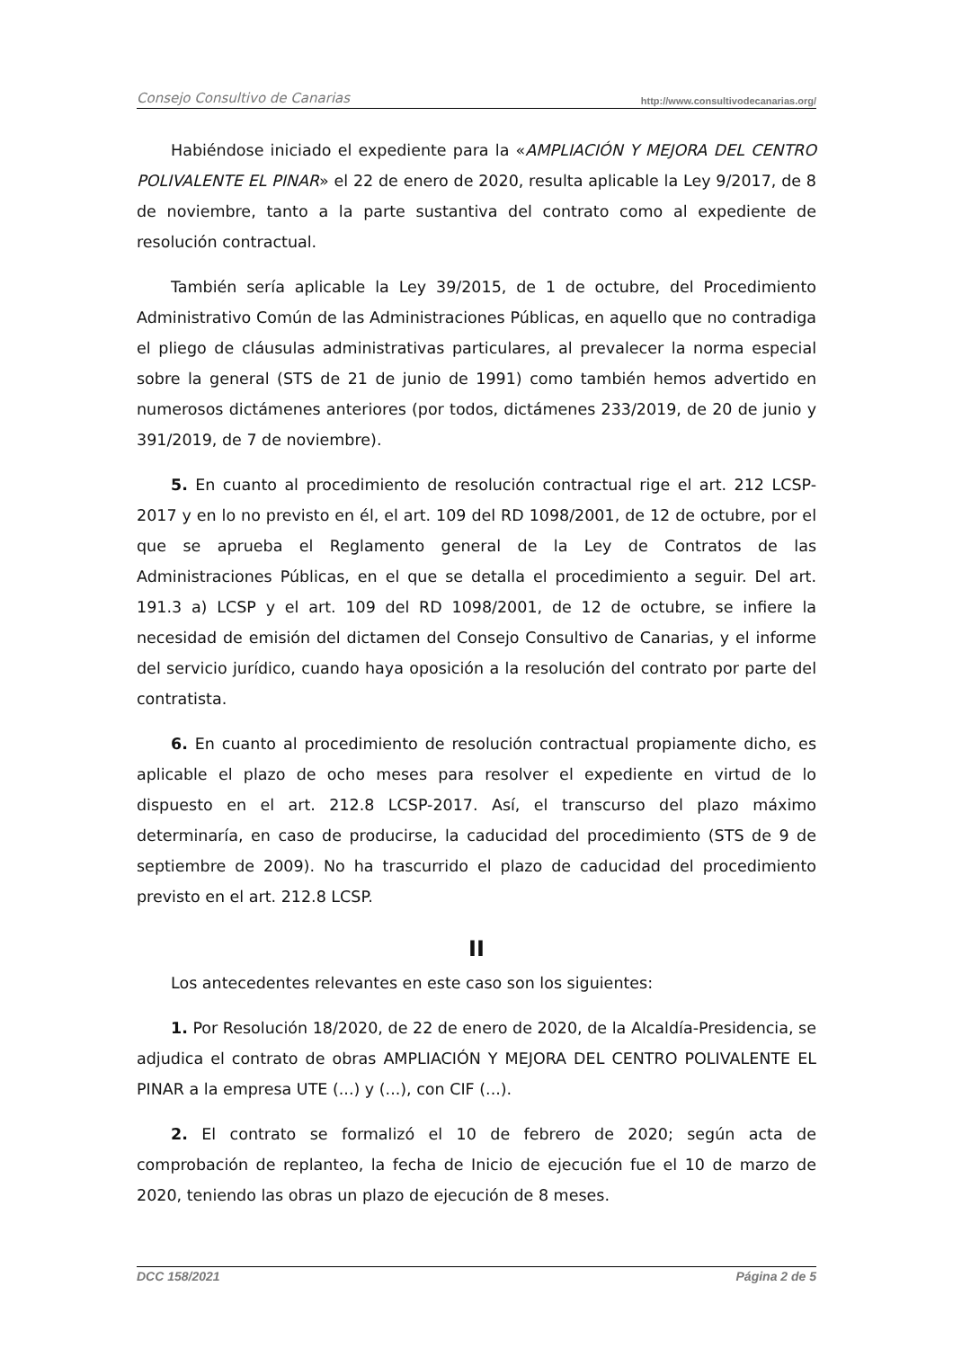Consejo Consultivo de Canarias http://www.consultivodecanarias.org/
Habiéndose iniciado el expediente para la «AMPLIACIÓN Y MEJORA DEL CENTRO POLIVALENTE EL PINAR» el 22 de enero de 2020, resulta aplicable la Ley 9/2017, de 8 de noviembre, tanto a la parte sustantiva del contrato como al expediente de resolución contractual.
También sería aplicable la Ley 39/2015, de 1 de octubre, del Procedimiento Administrativo Común de las Administraciones Públicas, en aquello que no contradiga el pliego de cláusulas administrativas particulares, al prevalecer la norma especial sobre la general (STS de 21 de junio de 1991) como también hemos advertido en numerosos dictámenes anteriores (por todos, dictámenes 233/2019, de 20 de junio y 391/2019, de 7 de noviembre).
5. En cuanto al procedimiento de resolución contractual rige el art. 212 LCSP-2017 y en lo no previsto en él, el art. 109 del RD 1098/2001, de 12 de octubre, por el que se aprueba el Reglamento general de la Ley de Contratos de las Administraciones Públicas, en el que se detalla el procedimiento a seguir. Del art. 191.3 a) LCSP y el art. 109 del RD 1098/2001, de 12 de octubre, se infiere la necesidad de emisión del dictamen del Consejo Consultivo de Canarias, y el informe del servicio jurídico, cuando haya oposición a la resolución del contrato por parte del contratista.
6. En cuanto al procedimiento de resolución contractual propiamente dicho, es aplicable el plazo de ocho meses para resolver el expediente en virtud de lo dispuesto en el art. 212.8 LCSP-2017. Así, el transcurso del plazo máximo determinaría, en caso de producirse, la caducidad del procedimiento (STS de 9 de septiembre de 2009). No ha trascurrido el plazo de caducidad del procedimiento previsto en el art. 212.8 LCSP.
II
Los antecedentes relevantes en este caso son los siguientes:
1. Por Resolución 18/2020, de 22 de enero de 2020, de la Alcaldía-Presidencia, se adjudica el contrato de obras AMPLIACIÓN Y MEJORA DEL CENTRO POLIVALENTE EL PINAR a la empresa UTE (...) y (...), con CIF (...).
2. El contrato se formalizó el 10 de febrero de 2020; según acta de comprobación de replanteo, la fecha de Inicio de ejecución fue el 10 de marzo de 2020, teniendo las obras un plazo de ejecución de 8 meses.
DCC 158/2021 Página 2 de 5